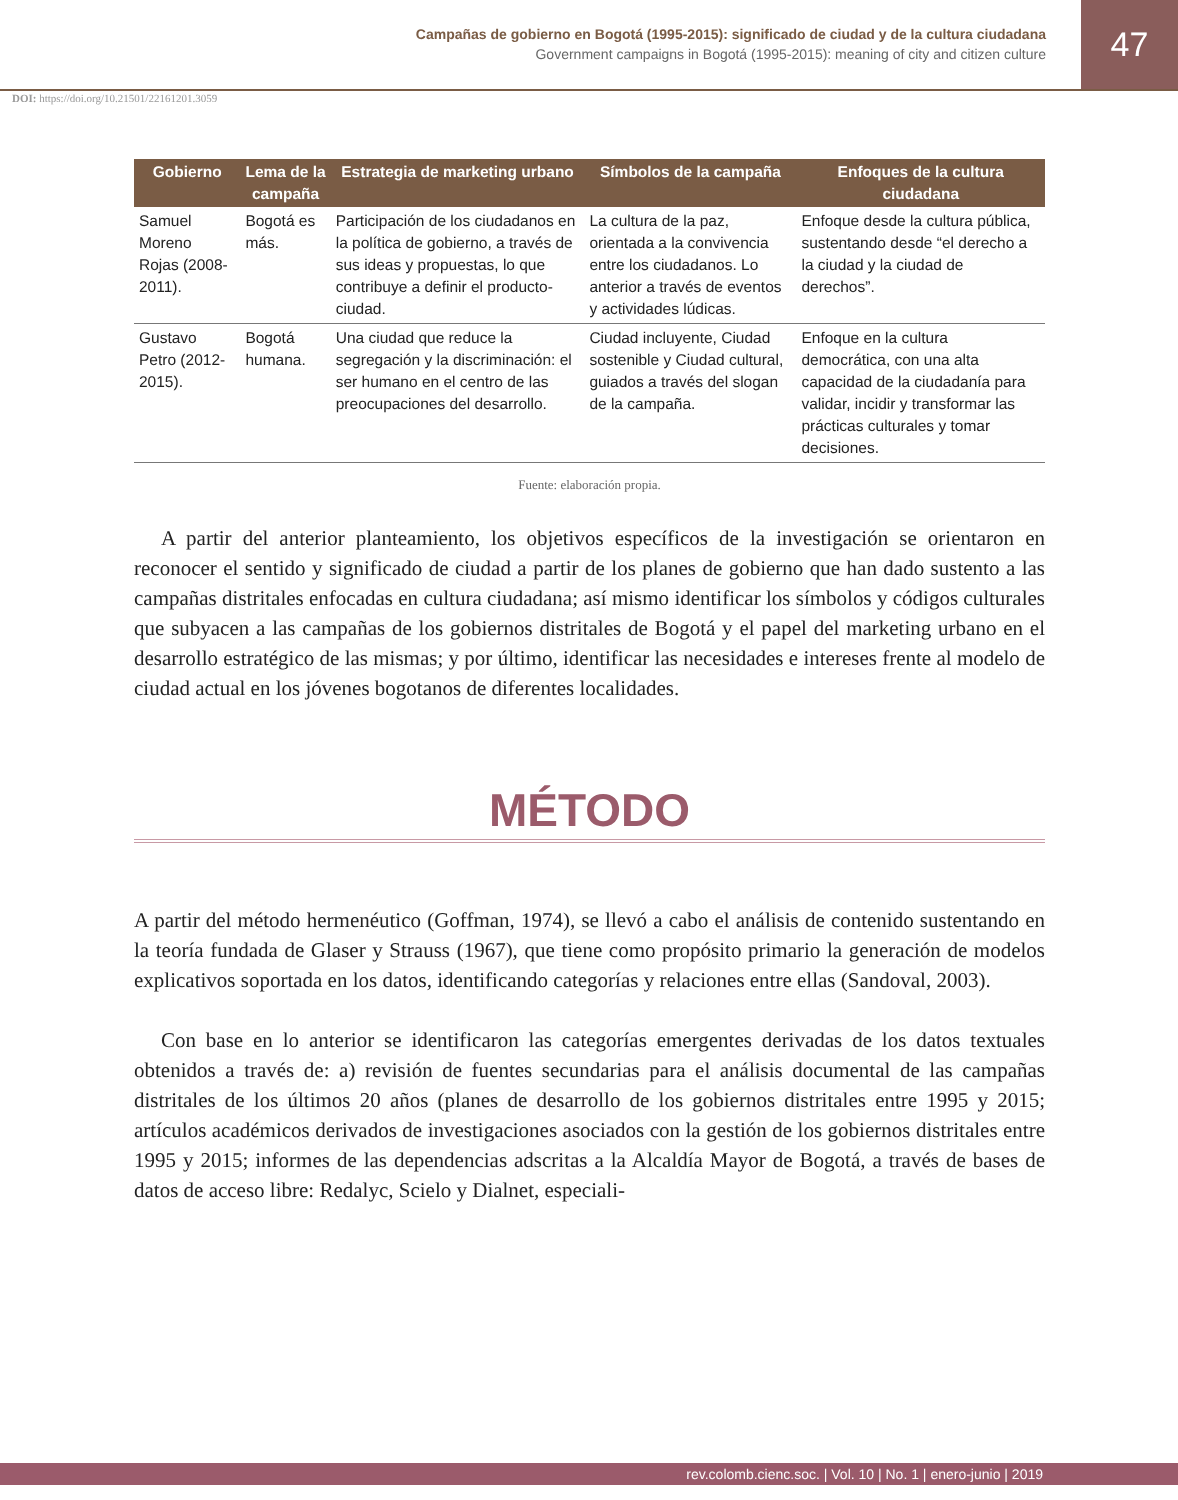Campañas de gobierno en Bogotá (1995-2015): significado de ciudad y de la cultura ciudadana
Government campaigns in Bogotá (1995-2015): meaning of city and citizen culture
47
DOI: https://doi.org/10.21501/22161201.3059
| Gobierno | Lema de la campaña | Estrategia de marketing urbano | Símbolos de la campaña | Enfoques de la cultura ciudadana |
| --- | --- | --- | --- | --- |
| Samuel Moreno Rojas (2008-2011). | Bogotá es más. | Participación de los ciudadanos en la política de gobierno, a través de sus ideas y propuestas, lo que contribuye a definir el producto- ciudad. | La cultura de la paz, orientada a la convivencia entre los ciudadanos. Lo anterior a través de eventos y actividades lúdicas. | Enfoque desde la cultura pública, sustentando desde “el derecho a la ciudad y la ciudad de derechos”. |
| Gustavo Petro (2012-2015). | Bogotá humana. | Una ciudad que reduce la segregación y la discriminación: el ser humano en el centro de las preocupaciones del desarrollo. | Ciudad incluyente, Ciudad sostenible y Ciudad cultural, guiados a través del slogan de la campaña. | Enfoque en la cultura democrática, con una alta capacidad de la ciudadanía para validar, incidir y transformar las prácticas culturales y tomar decisiones. |
Fuente: elaboración propia.
A partir del anterior planteamiento, los objetivos específicos de la investigación se orientaron en reconocer el sentido y significado de ciudad a partir de los planes de gobierno que han dado sustento a las campañas distritales enfocadas en cultura ciudadana; así mismo identificar los símbolos y códigos culturales que subyacen a las campañas de los gobiernos distritales de Bogotá y el papel del marketing urbano en el desarrollo estratégico de las mismas; y por último, identificar las necesidades e intereses frente al modelo de ciudad actual en los jóvenes bogotanos de diferentes localidades.
MÉTODO
A partir del método hermenéutico (Goffman, 1974), se llevó a cabo el análisis de contenido sustentando en la teoría fundada de Glaser y Strauss (1967), que tiene como propósito primario la generación de modelos explicativos soportada en los datos, identificando categorías y relaciones entre ellas (Sandoval, 2003).
Con base en lo anterior se identificaron las categorías emergentes derivadas de los datos textuales obtenidos a través de: a) revisión de fuentes secundarias para el análisis documental de las campañas distritales de los últimos 20 años (planes de desarrollo de los gobiernos distritales entre 1995 y 2015; artículos académicos derivados de investigaciones asociados con la gestión de los gobiernos distritales entre 1995 y 2015; informes de las dependencias adscritas a la Alcaldía Mayor de Bogotá, a través de bases de datos de acceso libre: Redalyc, Scielo y Dialnet, especiali-
rev.colomb.cienc.soc. | Vol. 10 | No. 1 | enero-junio | 2019